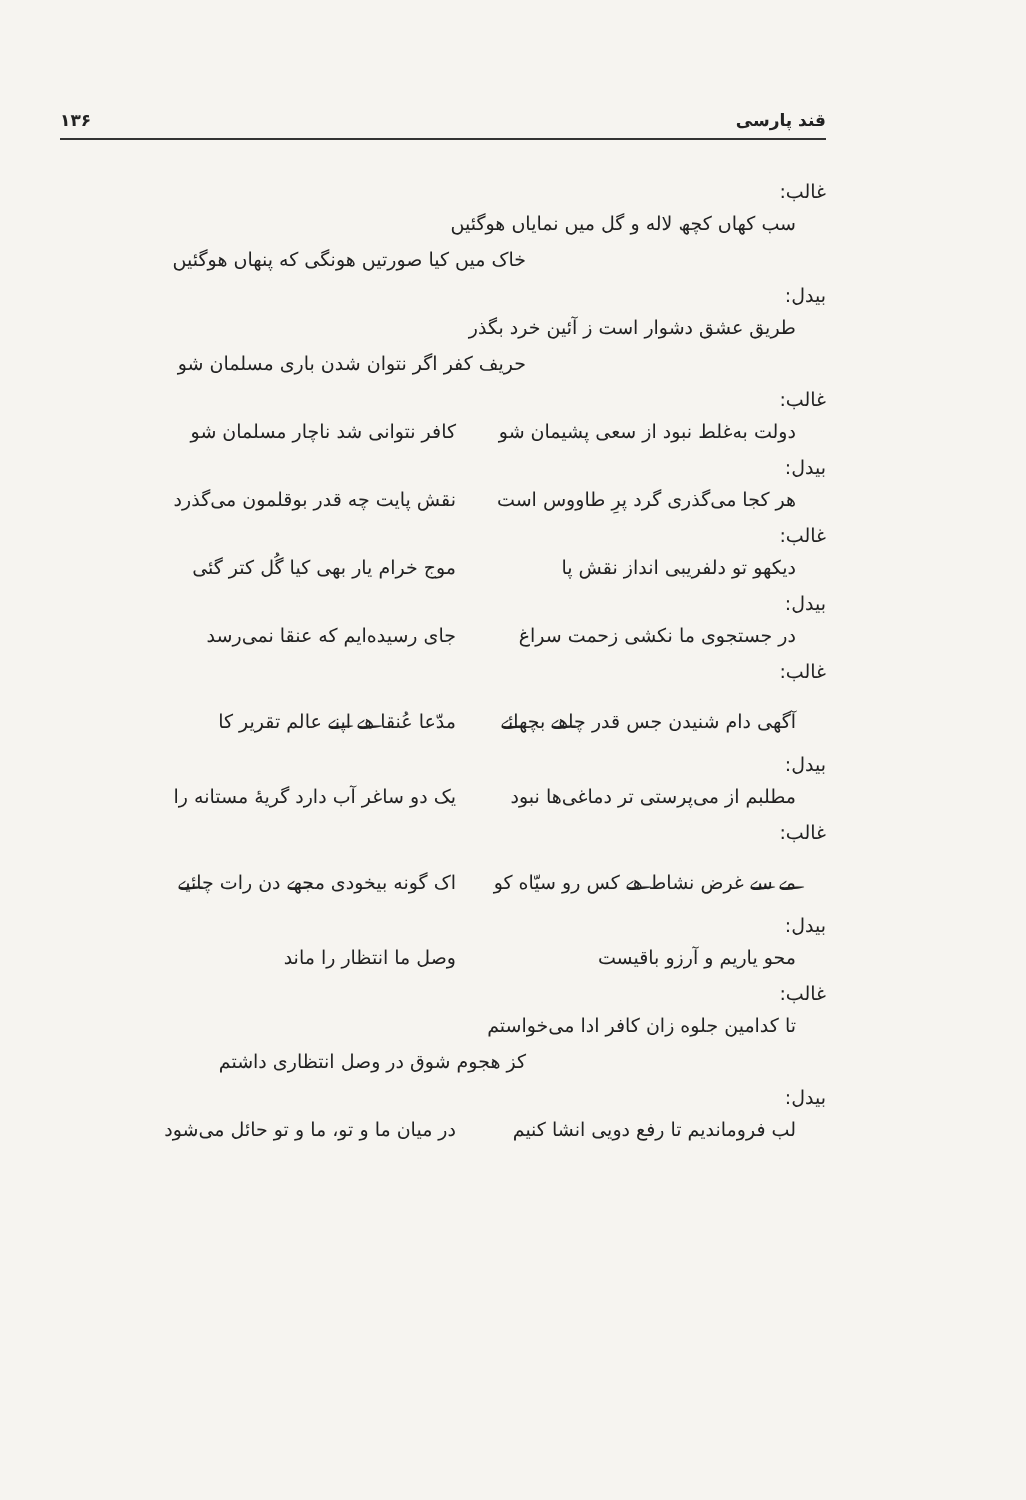قند پارسی ۱۳۶
غالب:
سب کهاں کچھ لاله و گل میں نمایاں هوگئیں
خاک میں کیا صورتیں هونگی که پنهاں هوگئیں
بیدل:
طریق عشق دشوار است ز آئین خرد بگذر
حریف کفر اگر نتوان شدن باری مسلمان شو
غالب:
دولت به‌غلط نبود از سعی پشیمان شو کافر نتوانی شد ناچار مسلمان شو
بیدل:
هر کجا می‌گذری گرد پرِ طاووس است نقش پایت چه قدر بوقلمون می‌گذرد
غالب:
دیکهو تو دلفریبی انداز نقش پا موج خرام یار بهی کیا گُل کتر گئی
بیدل:
در جستجوی ما نکشی زحمت سراغ جای رسیده‌ایم که عنقا نمی‌رسد
غالب:
آگهی دام شنیدن جس قدر چاهے بچهائے مدّعا عُنقا هے اپنے عالم تقریر کا
بیدل:
مطلبم از می‌پرستی تر دماغی‌ها نبود یک دو ساغر آب دارد گریهٔ مستانه را
غالب:
مے سے غرض نشاط هے کس رو سیّاه کو اک گونه بیخودی مجهے دن رات چائیے
بیدل:
محو یاریم و آرزو باقیست وصل ما انتظار را ماند
غالب:
تا کدامین جلوه زان کافر ادا می‌خواستم
کز هجوم شوق در وصل انتظاری داشتم
بیدل:
لب فروماندیم تا رفع دویی انشا کنیم در میان ما و تو، ما و تو حائل می‌شود